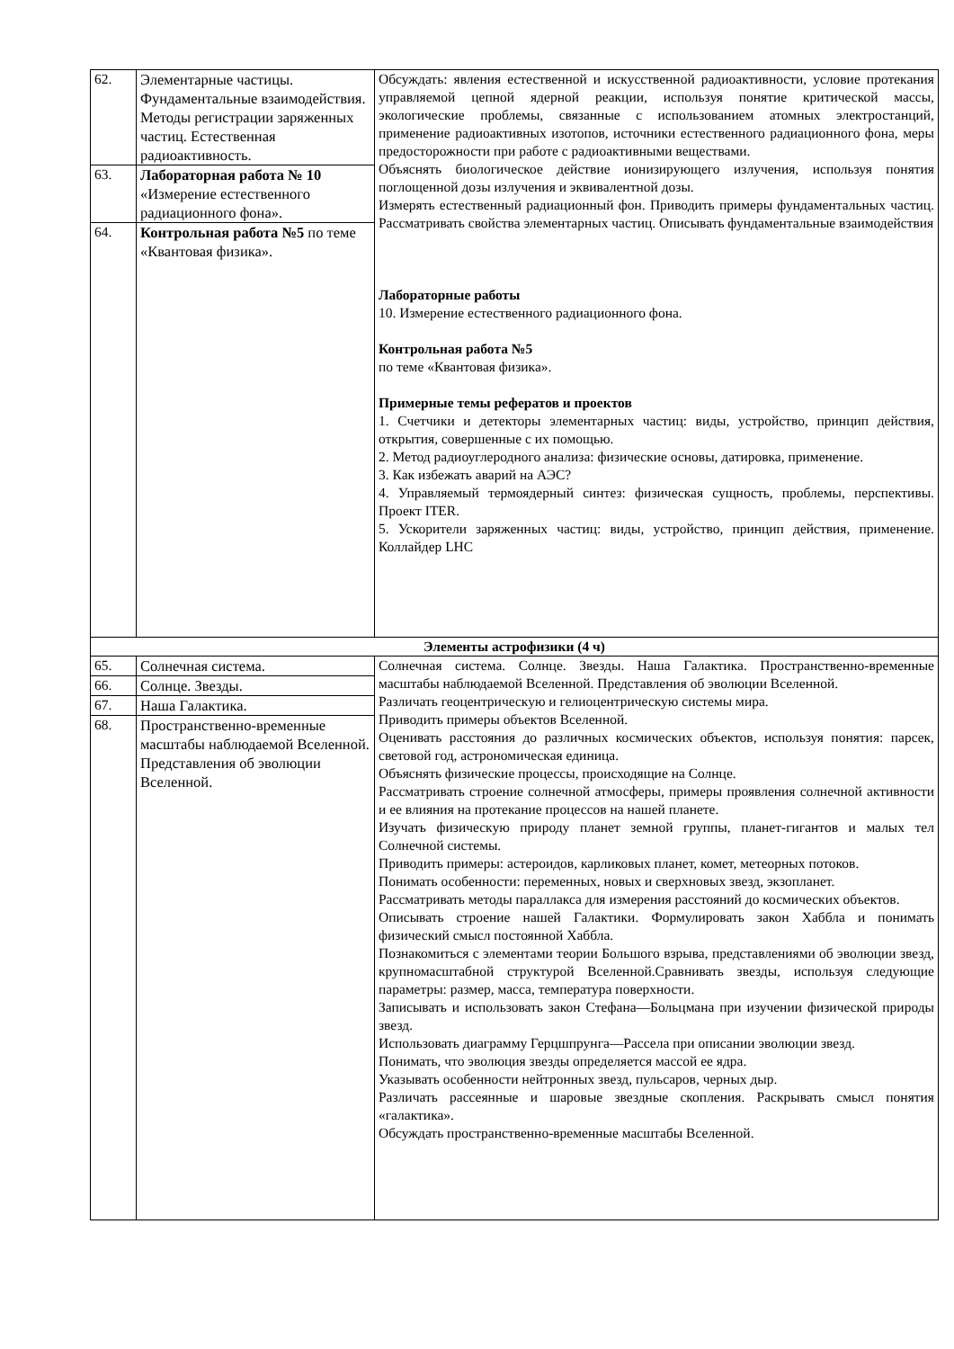| 62. | Элементарные частицы. Фундаментальные взаимодействия. Методы регистрации заряженных частиц. Естественная радиоактивность. | Обсуждать: явления естественной и искусственной радиоактивности, условие протекания управляемой цепной ядерной реакции, используя понятие критической массы, экологические проблемы, связанные с использованием атомных электростанций, применение радиоактивных изотопов, источники естественного радиационного фона, меры предосторожности при работе с радиоактивными веществами. Объяснять биологическое действие ионизирующего излучения, используя понятия поглощенной дозы излучения и эквивалентной дозы. Измерять естественный радиационный фон. Приводить примеры фундаментальных частиц. Рассматривать свойства элементарных частиц. Описывать фундаментальные взаимодействия Лабораторные работы 10. Измерение естественного радиационного фона. Контрольная работа №5 по теме «Квантовая физика». Примерные темы рефератов и проектов 1. Счетчики и детекторы элементарных частиц: виды, устройство, принцип действия, открытия, совершенные с их помощью. 2. Метод радиоуглеродного анализа: физические основы, датировка, применение. 3. Как избежать аварий на АЭС? 4. Управляемый термоядерный синтез: физическая сущность, проблемы, перспективы. Проект ITER. 5. Ускорители заряженных частиц: виды, устройство, принцип действия, применение. Коллайдер LHC |
| 63. | Лабораторная работа № 10 «Измерение естественного радиационного фона». | |
| 64. | Контрольная работа №5 по теме «Квантовая физика». | |
| Элементы астрофизики (4 ч) | | |
| 65. | Солнечная система. | Солнечная система. Солнце. Звезды. Наша Галактика. Пространственно-временные масштабы наблюдаемой Вселенной. Представления об эволюции Вселенной. Различать геоцентрическую и гелиоцентрическую системы мира. Приводить примеры объектов Вселенной. Оценивать расстояния до различных космических объектов, используя понятия: парсек, световой год, астрономическая единица. Объяснять физические процессы, происходящие на Солнце. Рассматривать строение солнечной атмосферы, примеры проявления солнечной активности и ее влияния на протекание процессов на нашей планете. Изучать физическую природу планет земной группы, планет-гигантов и малых тел Солнечной системы. Приводить примеры: астероидов, карликовых планет, комет, метеорных потоков. Понимать особенности: переменных, новых и сверхновых звезд, экзопланет. Рассматривать методы параллакса для измерения расстояний до космических объектов. Описывать строение нашей Галактики. Формулировать закон Хаббла и понимать физический смысл постоянной Хаббла. Познакомиться с элементами теории Большого взрыва, представлениями об эволюции звезд, крупномасштабной структурой Вселенной.Сравнивать звезды, используя следующие параметры: размер, масса, температура поверхности. Записывать и использовать закон Стефана—Больцмана при изучении физической природы звезд. Использовать диаграмму Герцшпрунга—Рассела при описании эволюции звезд. Понимать, что эволюция звезды определяется массой ее ядра. Указывать особенности нейтронных звезд, пульсаров, черных дыр. Различать рассеянные и шаровые звездные скопления. Раскрывать смысл понятия «галактика». Обсуждать пространственно-временные масштабы Вселенной. |
| 66. | Солнце. Звезды. | |
| 67. | Наша Галактика. | |
| 68. | Пространственно-временные масштабы наблюдаемой Вселенной. Представления об эволюции Вселенной. | |